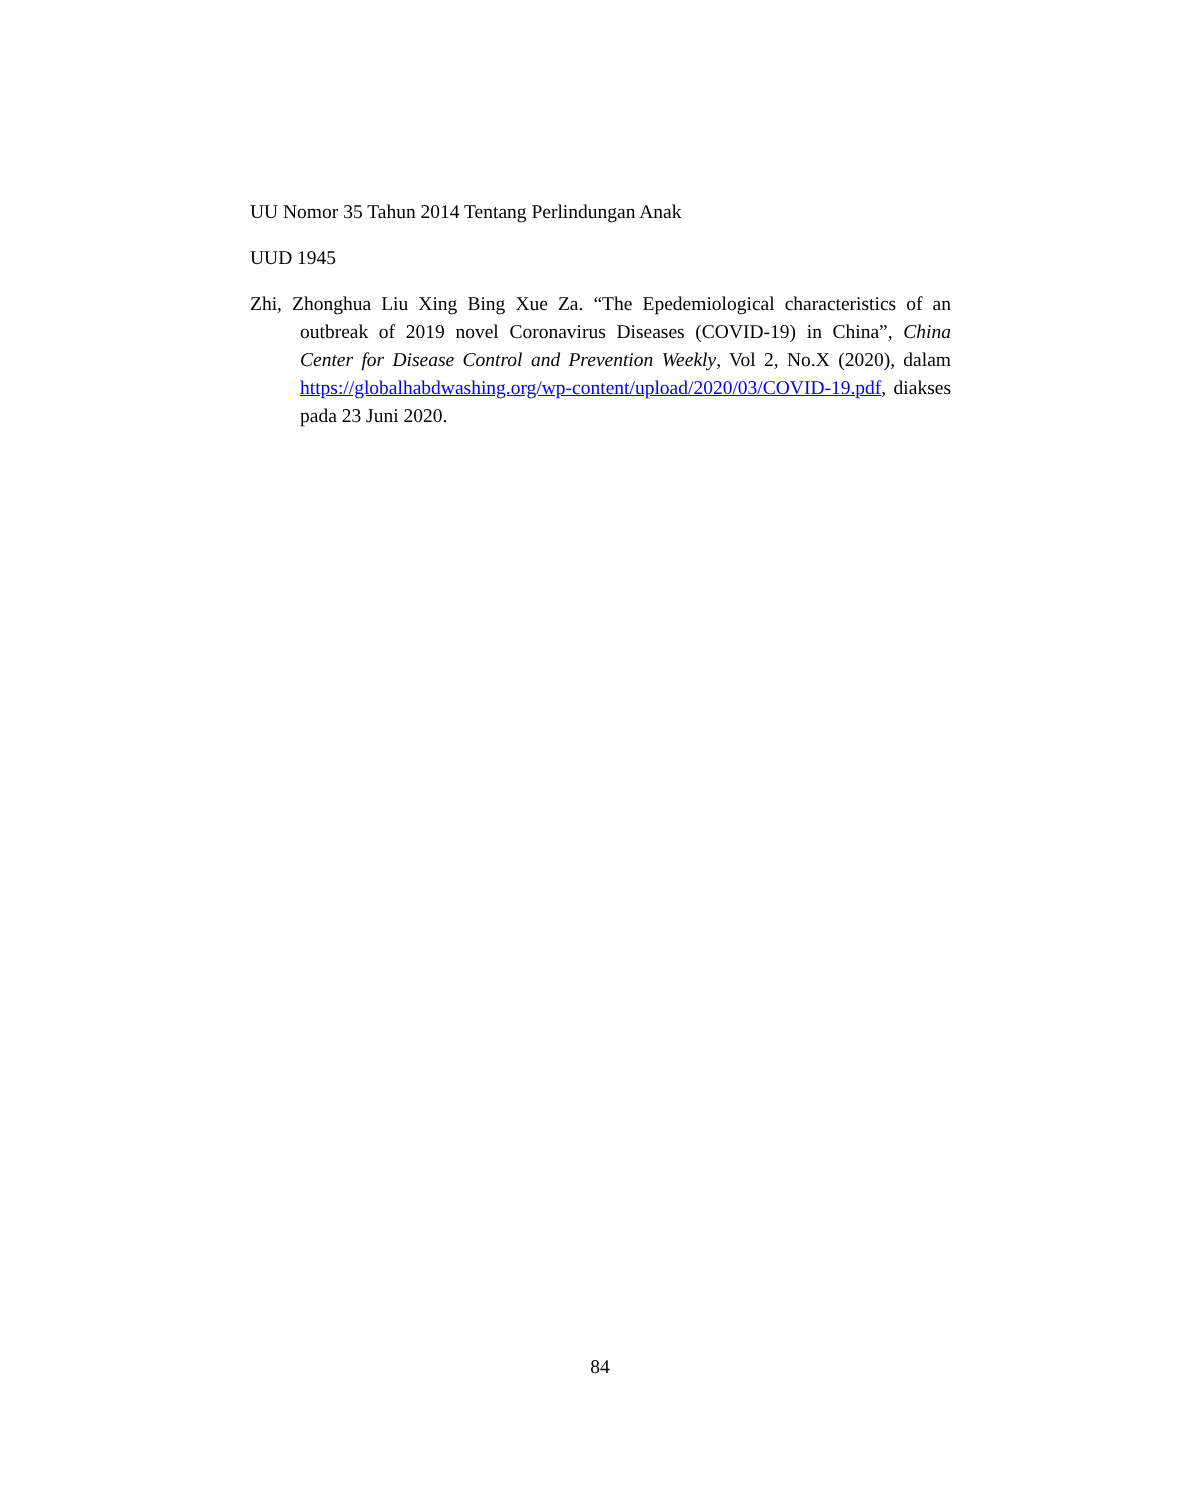UU Nomor 35 Tahun 2014 Tentang Perlindungan Anak
UUD 1945
Zhi, Zhonghua Liu Xing Bing Xue Za. “The Epedemiological characteristics of an outbreak of 2019 novel Coronavirus Diseases (COVID-19) in China”, China Center for Disease Control and Prevention Weekly, Vol 2, No.X (2020), dalam https://globalhabdwashing.org/wp-content/upload/2020/03/COVID-19.pdf, diakses pada 23 Juni 2020.
84